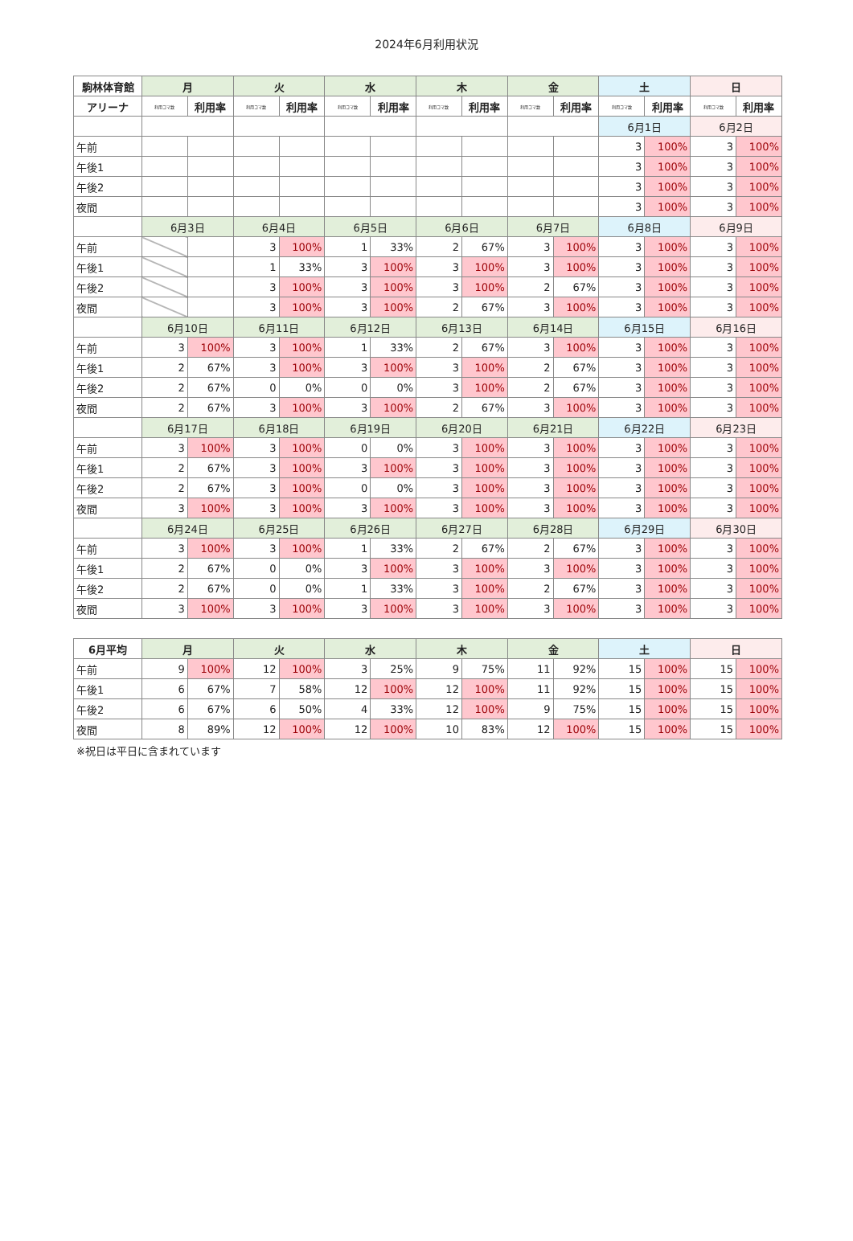2024年6月利用状況
| 駒林体育館 | 月 | | 火 | | 水 | | 木 | | 金 | | 土 | | 日 | |
| --- | --- | --- | --- | --- | --- | --- | --- | --- | --- | --- | --- | --- | --- | --- |
| アリーナ | 利用コマ数 | 利用率 | 利用コマ数 | 利用率 | 利用コマ数 | 利用率 | 利用コマ数 | 利用率 | 利用コマ数 | 利用率 | 利用コマ数 | 利用率 | 利用コマ数 | 利用率 |
| | | | | | | | | | | | 6月1日 | | 6月2日 | |
| 午前 | | | | | | | | | | | 3 | 100% | 3 | 100% |
| 午後1 | | | | | | | | | | | 3 | 100% | 3 | 100% |
| 午後2 | | | | | | | | | | | 3 | 100% | 3 | 100% |
| 夜間 | | | | | | | | | | | 3 | 100% | 3 | 100% |
| | 6月3日 | | 6月4日 | | 6月5日 | | 6月6日 | | 6月7日 | | 6月8日 | | 6月9日 | |
| 午前 | | | 3 | 100% | 1 | 33% | 2 | 67% | 3 | 100% | 3 | 100% | 3 | 100% |
| 午後1 | | | 1 | 33% | 3 | 100% | 3 | 100% | 3 | 100% | 3 | 100% | 3 | 100% |
| 午後2 | | | 3 | 100% | 3 | 100% | 3 | 100% | 2 | 67% | 3 | 100% | 3 | 100% |
| 夜間 | | | 3 | 100% | 3 | 100% | 2 | 67% | 3 | 100% | 3 | 100% | 3 | 100% |
| | 6月10日 | | 6月11日 | | 6月12日 | | 6月13日 | | 6月14日 | | 6月15日 | | 6月16日 | |
| 午前 | 3 | 100% | 3 | 100% | 1 | 33% | 2 | 67% | 3 | 100% | 3 | 100% | 3 | 100% |
| 午後1 | 2 | 67% | 3 | 100% | 3 | 100% | 3 | 100% | 2 | 67% | 3 | 100% | 3 | 100% |
| 午後2 | 2 | 67% | 0 | 0% | 0 | 0% | 3 | 100% | 2 | 67% | 3 | 100% | 3 | 100% |
| 夜間 | 2 | 67% | 3 | 100% | 3 | 100% | 2 | 67% | 3 | 100% | 3 | 100% | 3 | 100% |
| | 6月17日 | | 6月18日 | | 6月19日 | | 6月20日 | | 6月21日 | | 6月22日 | | 6月23日 | |
| 午前 | 3 | 100% | 3 | 100% | 0 | 0% | 3 | 100% | 3 | 100% | 3 | 100% | 3 | 100% |
| 午後1 | 2 | 67% | 3 | 100% | 3 | 100% | 3 | 100% | 3 | 100% | 3 | 100% | 3 | 100% |
| 午後2 | 2 | 67% | 3 | 100% | 0 | 0% | 3 | 100% | 3 | 100% | 3 | 100% | 3 | 100% |
| 夜間 | 3 | 100% | 3 | 100% | 3 | 100% | 3 | 100% | 3 | 100% | 3 | 100% | 3 | 100% |
| | 6月24日 | | 6月25日 | | 6月26日 | | 6月27日 | | 6月28日 | | 6月29日 | | 6月30日 | |
| 午前 | 3 | 100% | 3 | 100% | 1 | 33% | 2 | 67% | 2 | 67% | 3 | 100% | 3 | 100% |
| 午後1 | 2 | 67% | 0 | 0% | 3 | 100% | 3 | 100% | 3 | 100% | 3 | 100% | 3 | 100% |
| 午後2 | 2 | 67% | 0 | 0% | 1 | 33% | 3 | 100% | 2 | 67% | 3 | 100% | 3 | 100% |
| 夜間 | 3 | 100% | 3 | 100% | 3 | 100% | 3 | 100% | 3 | 100% | 3 | 100% | 3 | 100% |
| 6月平均 | 月 | | 火 | | 水 | | 木 | | 金 | | 土 | | 日 | |
| --- | --- | --- | --- | --- | --- | --- | --- | --- | --- | --- | --- | --- | --- | --- |
| 午前 | 9 | 100% | 12 | 100% | 3 | 25% | 9 | 75% | 11 | 92% | 15 | 100% | 15 | 100% |
| 午後1 | 6 | 67% | 7 | 58% | 12 | 100% | 12 | 100% | 11 | 92% | 15 | 100% | 15 | 100% |
| 午後2 | 6 | 67% | 6 | 50% | 4 | 33% | 12 | 100% | 9 | 75% | 15 | 100% | 15 | 100% |
| 夜間 | 8 | 89% | 12 | 100% | 12 | 100% | 10 | 83% | 12 | 100% | 15 | 100% | 15 | 100% |
※祝日は平日に含まれています